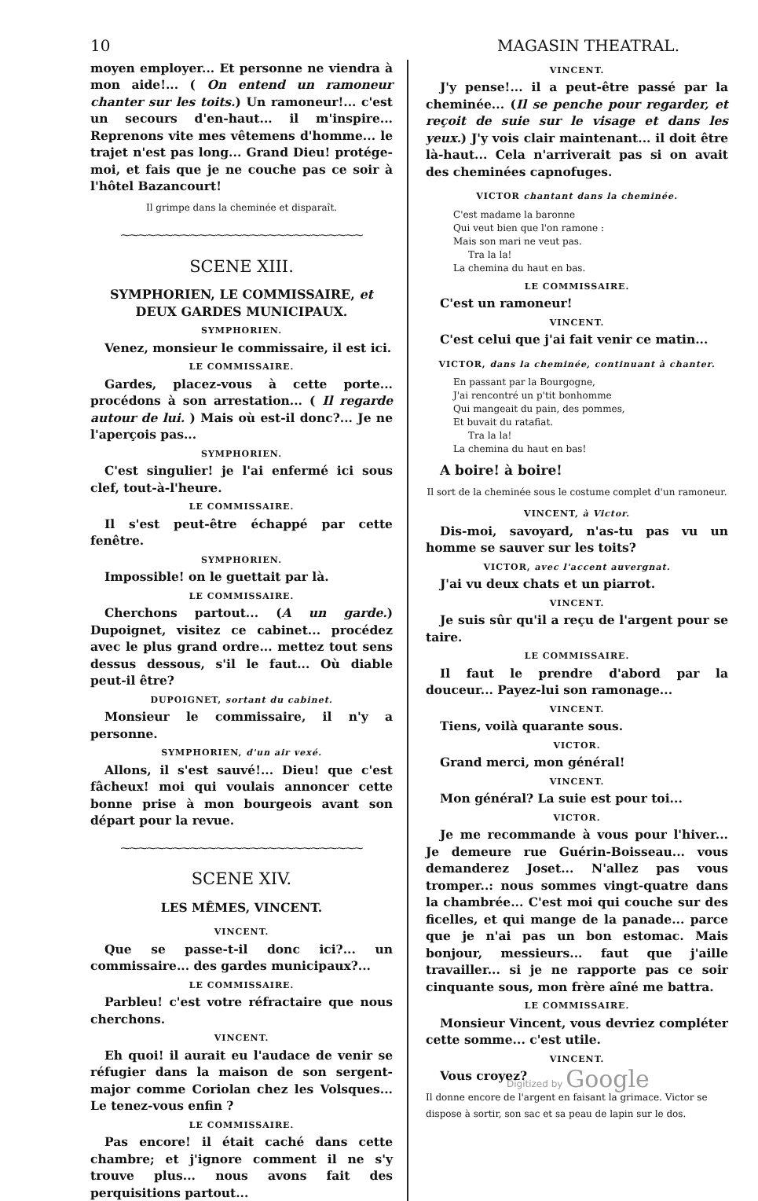10 MAGASIN THEATRAL.
moyen employer... Et personne ne viendra à mon aide!... ( On entend un ramoneur chanter sur les toits.) Un ramoneur!... c'est un secours d'en-haut... il m'inspire... Reprenons vite mes vêtemens d'homme... le trajet n'est pas long... Grand Dieu! protége-moi, et fais que je ne couche pas ce soir à l'hôtel Bazancourt!
Il grimpe dans la cheminée et disparaît.
⁓⁓⁓⁓⁓⁓⁓⁓⁓⁓⁓⁓⁓⁓⁓⁓⁓⁓⁓⁓⁓⁓⁓⁓⁓⁓⁓⁓
SCENE XIII.
SYMPHORIEN, LE COMMISSAIRE, et DEUX GARDES MUNICIPAUX.
SYMPHORIEN.
Venez, monsieur le commissaire, il est ici.
LE COMMISSAIRE.
Gardes, placez-vous à cette porte... procédons à son arrestation... ( Il regarde autour de lui. ) Mais où est-il donc?... Je ne l'aperçois pas...
SYMPHORIEN.
C'est singulier! je l'ai enfermé ici sous clef, tout-à-l'heure.
LE COMMISSAIRE.
Il s'est peut-être échappé par cette fenêtre.
SYMPHORIEN.
Impossible! on le guettait par là.
LE COMMISSAIRE.
Cherchons partout... (A un garde.) Dupoignet, visitez ce cabinet... procédez avec le plus grand ordre... mettez tout sens dessus dessous, s'il le faut... Où diable peut-il être?
DUPOIGNET, sortant du cabinet.
Monsieur le commissaire, il n'y a personne.
SYMPHORIEN, d'un air vexé.
Allons, il s'est sauvé!... Dieu! que c'est fâcheux! moi qui voulais annoncer cette bonne prise à mon bourgeois avant son départ pour la revue.
⁓⁓⁓⁓⁓⁓⁓⁓⁓⁓⁓⁓⁓⁓⁓⁓⁓⁓⁓⁓⁓⁓⁓⁓⁓⁓⁓⁓
SCENE XIV.
LES MÊMES, VINCENT.
VINCENT.
Que se passe-t-il donc ici?... un commissaire... des gardes municipaux?...
LE COMMISSAIRE.
Parbleu! c'est votre réfractaire que nous cherchons.
VINCENT.
Eh quoi! il aurait eu l'audace de venir se réfugier dans la maison de son sergent-major comme Coriolan chez les Volsques... Le tenez-vous enfin ?
LE COMMISSAIRE.
Pas encore! il était caché dans cette chambre; et j'ignore comment il ne s'y trouve plus... nous avons fait des perquisitions partout...
VINCENT.
J'y pense!... il a peut-être passé par la cheminée... (Il se penche pour regarder, et reçoit de suie sur le visage et dans les yeux.) J'y vois clair maintenant... il doit être là-haut... Cela n'arriverait pas si on avait des cheminées capnofuges.
VICTOR chantant dans la cheminée.
C'est madame la baronne
Qui veut bien que l'on ramone :
Mais son mari ne veut pas.
Tra la la!
La chemina du haut en bas.
LE COMMISSAIRE.
C'est un ramoneur!
VINCENT.
C'est celui que j'ai fait venir ce matin...
VICTOR, dans la cheminée, continuant à chanter.
En passant par la Bourgogne,
J'ai rencontré un p'tit bonhomme
Qui mangeait du pain, des pommes,
Et buvait du ratafiat.
Tra la la!
La chemina du haut en bas!
A boire! à boire!
Il sort de la cheminée sous le costume complet d'un ramoneur.
VINCENT, à Victor.
Dis-moi, savoyard, n'as-tu pas vu un homme se sauver sur les toits?
VICTOR, avec l'accent auvergnat.
J'ai vu deux chats et un piarrot.
VINCENT.
Je suis sûr qu'il a reçu de l'argent pour se taire.
LE COMMISSAIRE.
Il faut le prendre d'abord par la douceur... Payez-lui son ramonage...
VINCENT.
Tiens, voilà quarante sous.
VICTOR.
Grand merci, mon général!
VINCENT.
Mon général? La suie est pour toi...
VICTOR.
Je me recommande à vous pour l'hiver... Je demeure rue Guérin-Boisseau... vous demanderez Joset... N'allez pas vous tromper..: nous sommes vingt-quatre dans la chambrée... C'est moi qui couche sur des ficelles, et qui mange de la panade... parce que je n'ai pas un bon estomac. Mais bonjour, messieurs... faut que j'aille travailler... si je ne rapporte pas ce soir cinquante sous, mon frère aîné me battra.
LE COMMISSAIRE.
Monsieur Vincent, vous devriez compléter cette somme... c'est utile.
VINCENT.
Vous croyez?
Il donne encore de l'argent en faisant la grimace. Victor se dispose à sortir, son sac et sa peau de lapin sur le dos.
Digitized by Google